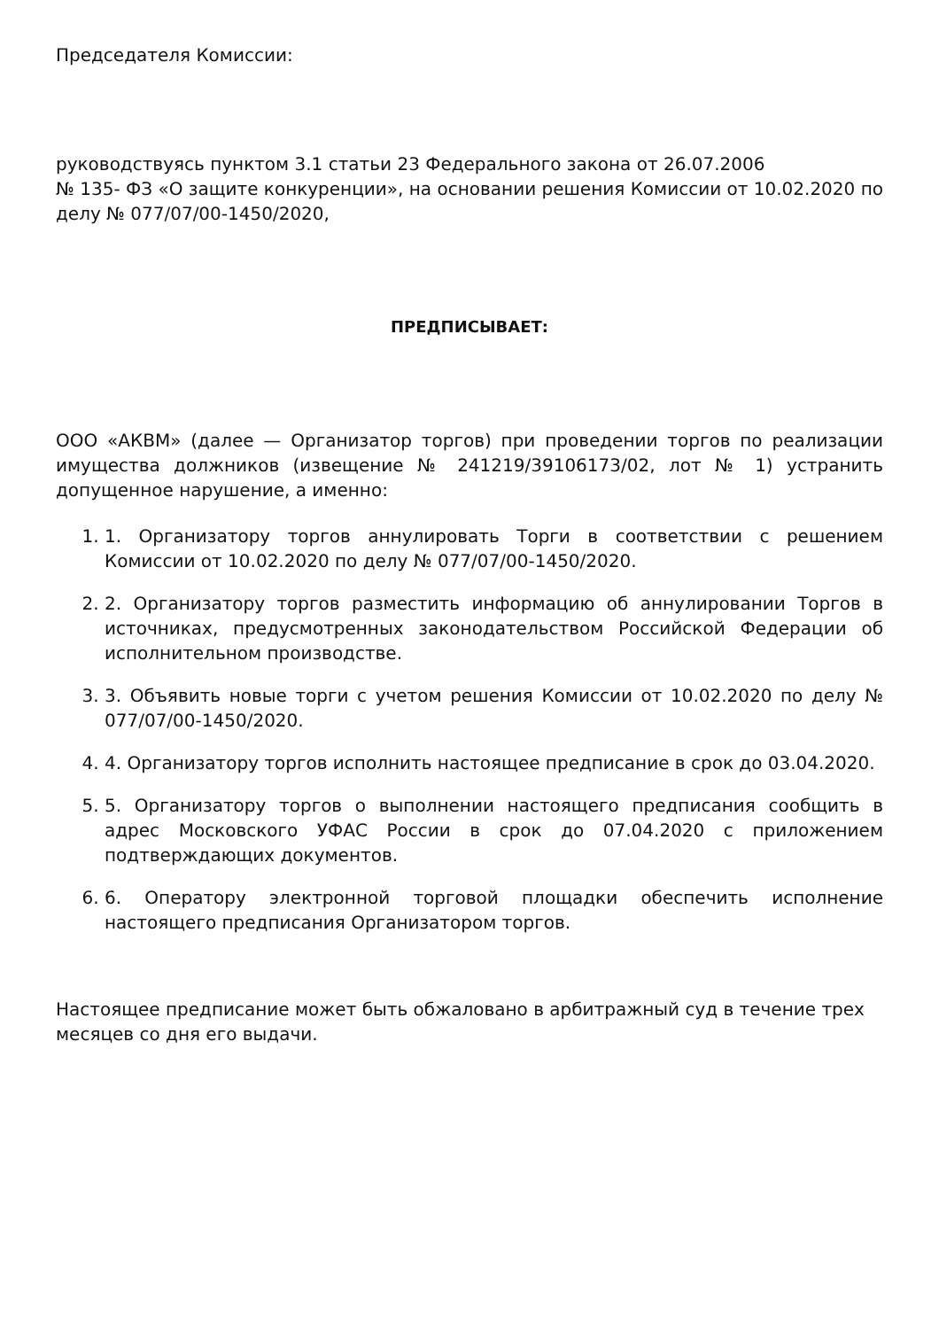Председателя Комиссии:
руководствуясь пунктом 3.1 статьи 23 Федерального закона от 26.07.2006
№ 135- ФЗ «О защите конкуренции», на основании решения Комиссии от 10.02.2020 по делу № 077/07/00-1450/2020,
ПРЕДПИСЫВАЕТ:
ООО «АКВМ» (далее — Организатор торгов) при проведении торгов по реализации имущества должников (извещение № 241219/39106173/02, лот № 1) устранить допущенное нарушение, а именно:
1. 1. Организатору торгов аннулировать Торги в соответствии с решением Комиссии от 10.02.2020 по делу № 077/07/00-1450/2020.
2. 2. Организатору торгов разместить информацию об аннулировании Торгов в источниках, предусмотренных законодательством Российской Федерации об исполнительном производстве.
3. 3. Объявить новые торги с учетом решения Комиссии от 10.02.2020 по делу № 077/07/00-1450/2020.
4. 4. Организатору торгов исполнить настоящее предписание в срок до 03.04.2020.
5. 5. Организатору торгов о выполнении настоящего предписания сообщить в адрес Московского УФАС России в срок до 07.04.2020 с приложением подтверждающих документов.
6. 6. Оператору электронной торговой площадки обеспечить исполнение настоящего предписания Организатором торгов.
Настоящее предписание может быть обжаловано в арбитражный суд в течение трех месяцев со дня его выдачи.